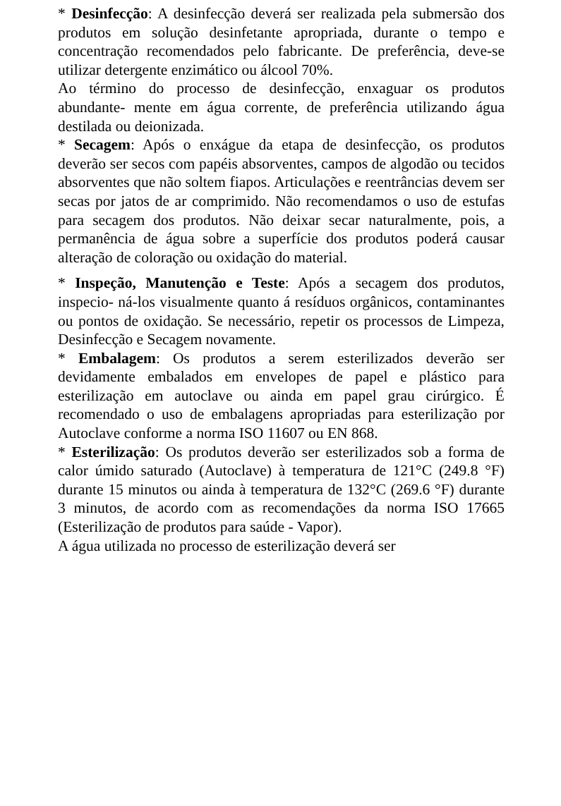* Desinfecção: A desinfecção deverá ser realizada pela submersão dos produtos em solução desinfetante apropriada, durante o tempo e concentração recomendados pelo fabricante. De preferência, deve-se utilizar detergente enzimático ou álcool 70%.
Ao término do processo de desinfecção, enxaguar os produtos abundante- mente em água corrente, de preferência utilizando água destilada ou deionizada.
* Secagem: Após o enxágue da etapa de desinfecção, os produtos deverão ser secos com papéis absorventes, campos de algodão ou tecidos absorventes que não soltem fiapos. Articulações e reentrâncias devem ser secas por jatos de ar comprimido. Não recomendamos o uso de estufas para secagem dos produtos. Não deixar secar naturalmente, pois, a permanência de água sobre a superfície dos produtos poderá causar alteração de coloração ou oxidação do material.
* Inspeção, Manutenção e Teste: Após a secagem dos produtos, inspecio- ná-los visualmente quanto á resíduos orgânicos, contaminantes ou pontos de oxidação. Se necessário, repetir os processos de Limpeza, Desinfecção e Secagem novamente.
* Embalagem: Os produtos a serem esterilizados deverão ser devidamente embalados em envelopes de papel e plástico para esterilização em autoclave ou ainda em papel grau cirúrgico. É recomendado o uso de embalagens apropriadas para esterilização por Autoclave conforme a norma ISO 11607 ou EN 868.
* Esterilização: Os produtos deverão ser esterilizados sob a forma de calor úmido saturado (Autoclave) à temperatura de 121°C (249.8 °F) durante 15 minutos ou ainda à temperatura de 132°C (269.6 °F) durante 3 minutos, de acordo com as recomendações da norma ISO 17665 (Esterilização de produtos para saúde - Vapor).
A água utilizada no processo de esterilização deverá ser